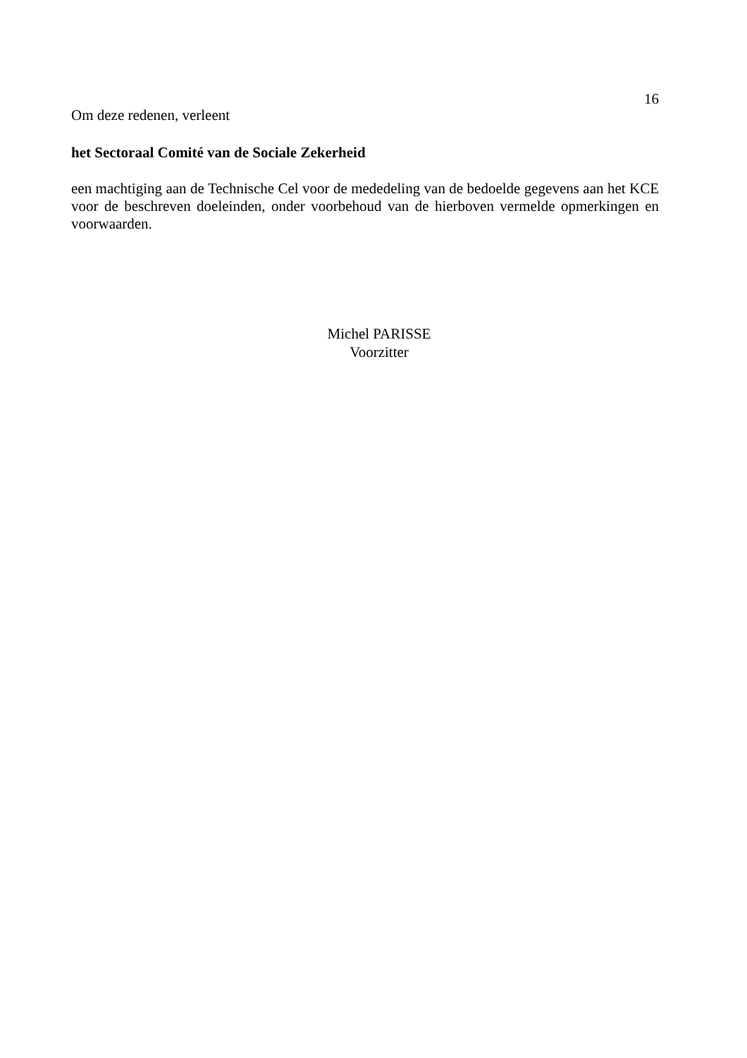16
Om deze redenen, verleent
het Sectoraal Comité van de Sociale Zekerheid
een machtiging aan de Technische Cel voor de mededeling van de bedoelde gegevens aan het KCE voor de beschreven doeleinden, onder voorbehoud van de hierboven vermelde opmerkingen en voorwaarden.
Michel PARISSE
Voorzitter